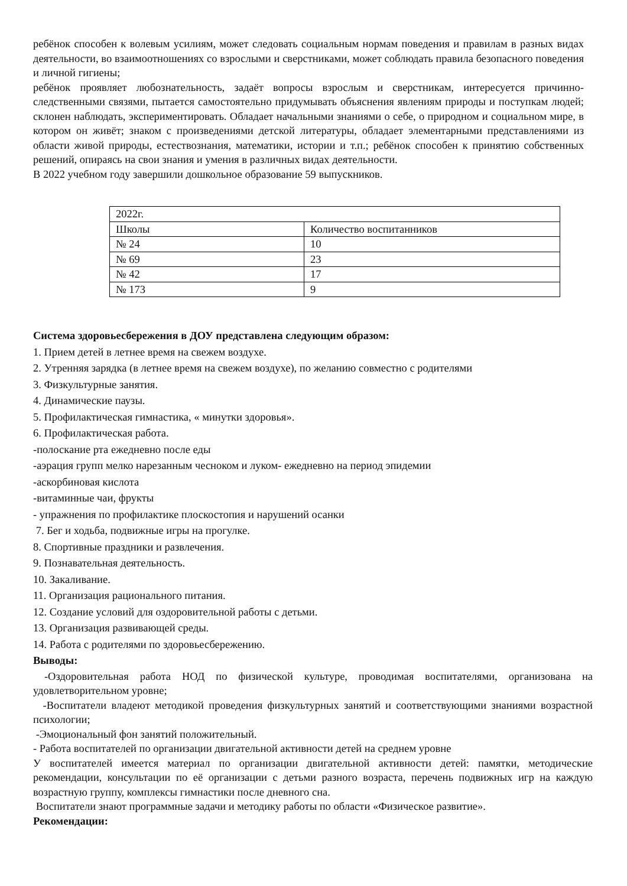ребёнок способен к волевым усилиям, может следовать социальным нормам поведения и правилам в разных видах деятельности, во взаимоотношениях со взрослыми и сверстниками, может соблюдать правила безопасного поведения и личной гигиены;
ребёнок проявляет любознательность, задаёт вопросы взрослым и сверстникам, интересуется причинно-следственными связями, пытается самостоятельно придумывать объяснения явлениям природы и поступкам людей; склонен наблюдать, экспериментировать. Обладает начальными знаниями о себе, о природном и социальном мире, в котором он живёт; знаком с произведениями детской литературы, обладает элементарными представлениями из области живой природы, естествознания, математики, истории и т.п.; ребёнок способен к принятию собственных решений, опираясь на свои знания и умения в различных видах деятельности.
В 2022 учебном году завершили дошкольное образование 59 выпускников.
| 2022г. | |
| Школы | Количество воспитанников |
| № 24 | 10 |
| № 69 | 23 |
| № 42 | 17 |
| № 173 | 9 |
Система здоровьесбережения в ДОУ представлена следующим образом:
1. Прием детей в летнее время на свежем воздухе.
2. Утренняя зарядка (в летнее время на свежем воздухе), по желанию совместно с родителями
3. Физкультурные занятия.
4. Динамические паузы.
5. Профилактическая гимнастика, « минутки здоровья».
6. Профилактическая работа.
-полоскание рта ежедневно после еды
-аэрация групп мелко нарезанным чесноком и луком- ежедневно на период эпидемии
-аскорбиновая кислота
-витаминные чаи, фрукты
- упражнения по профилактике плоскостопия и нарушений осанки
7. Бег и ходьба, подвижные игры на прогулке.
8. Спортивные праздники и развлечения.
9. Познавательная деятельность.
10. Закаливание.
11. Организация рационального питания.
12. Создание условий для оздоровительной работы с детьми.
13. Организация развивающей среды.
14. Работа с родителями по здоровьесбережению.
Выводы:
-Оздоровительная работа НОД по физической культуре, проводимая воспитателями, организована на удовлетворительном уровне;
-Воспитатели владеют методикой проведения физкультурных занятий и соответствующими знаниями возрастной психологии;
-Эмоциональный фон занятий положительный.
- Работа воспитателей по организации двигательной активности детей на среднем уровне
У воспитателей имеется материал по организации двигательной активности детей: памятки, методические рекомендации, консультации по её организации с детьми разного возраста, перечень подвижных игр на каждую возрастную группу, комплексы гимнастики после дневного сна.
Воспитатели знают программные задачи и методику работы по области «Физическое развитие».
Рекомендации: